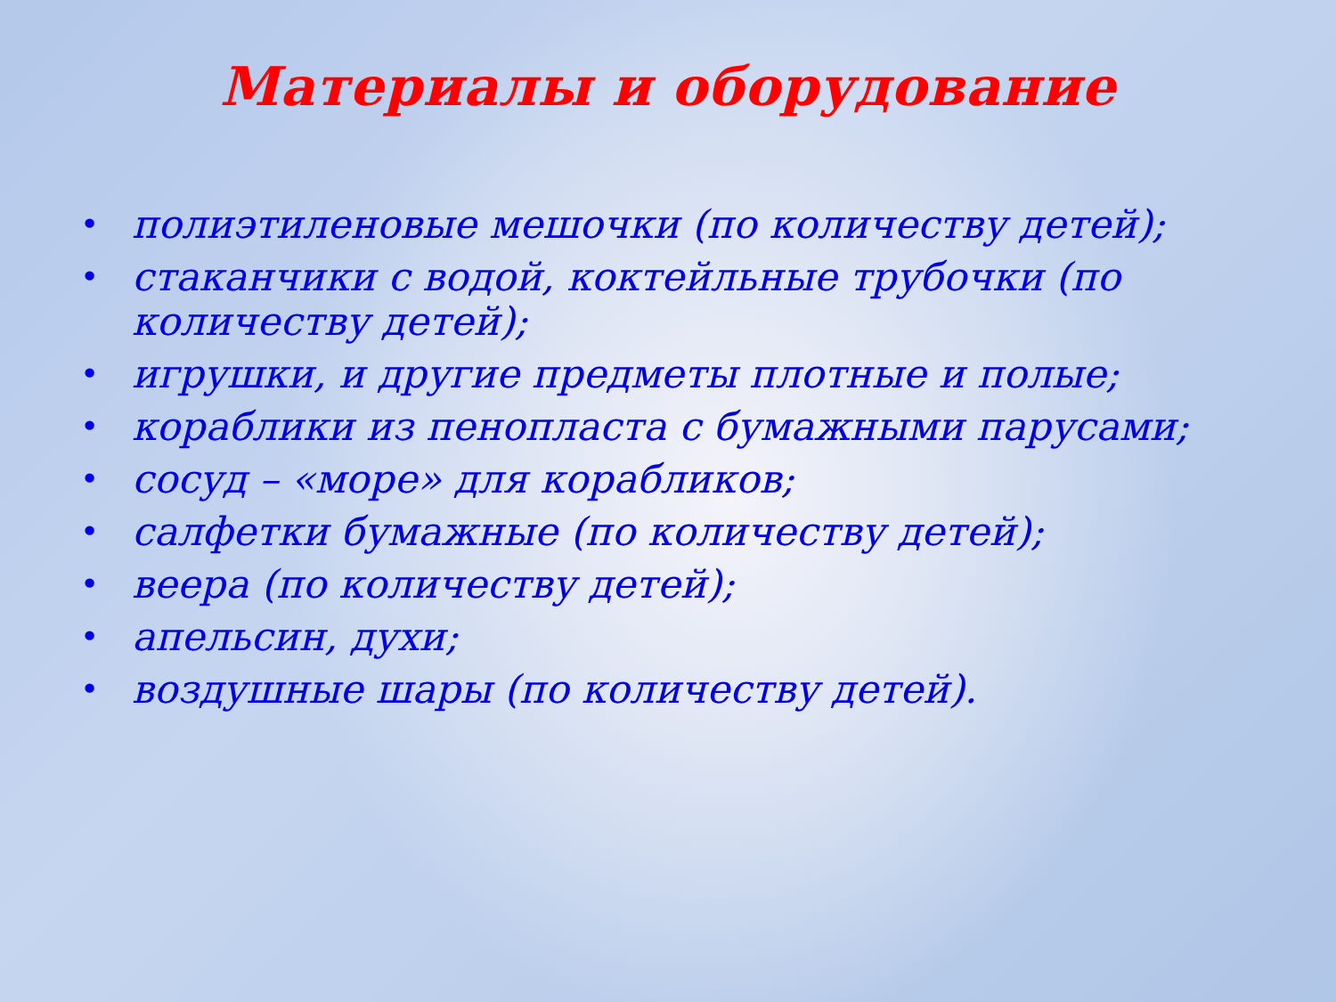Материалы и оборудование
• полиэтиленовые мешочки (по количеству детей);
• стаканчики с водой, коктейльные трубочки (по количеству детей);
• игрушки, и другие предметы плотные и полые;
• кораблики из пенопласта с бумажными парусами;
• сосуд – «море» для корабликов;
• салфетки бумажные (по количеству детей);
• веера (по количеству детей);
• апельсин, духи;
• воздушные шары (по количеству детей).